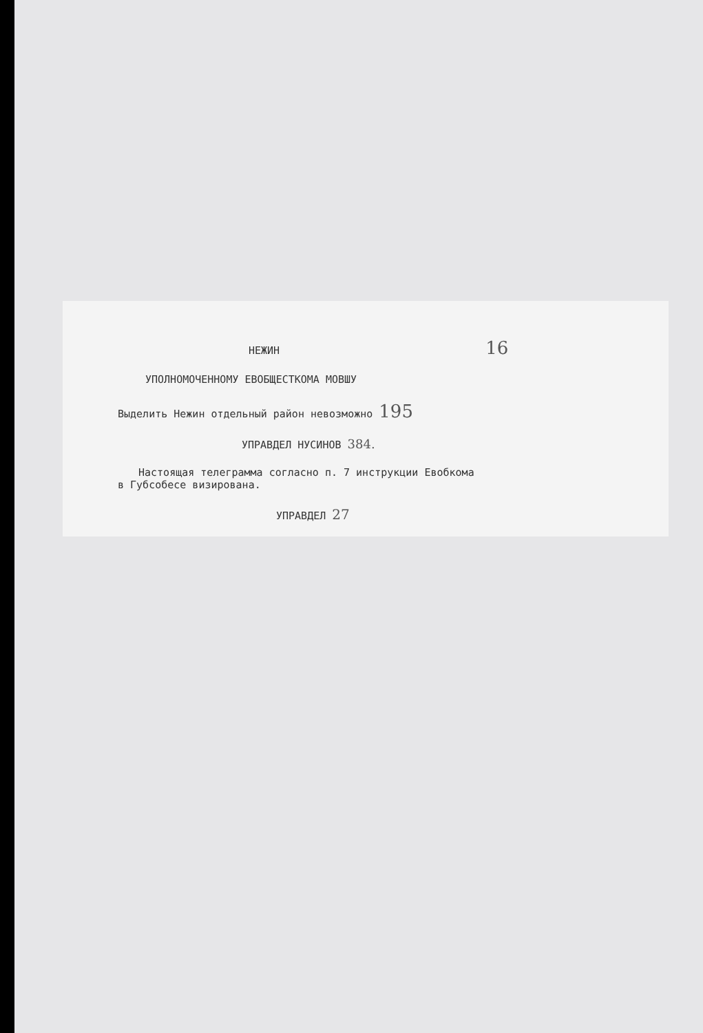НЕЖИН 16
УПОЛНОМОЧЕННОМУ ЕВОБЩЕСТКОМА МОВШУ
Выделить Нежин отдельный район невозможно 195
УПРАВДЕЛ НУСИНОВ 384.
Настоящая телеграмма согласно п. 7 инструкции Евобкома
в Губсобесе визирована.
УПРАВДЕЛ 27